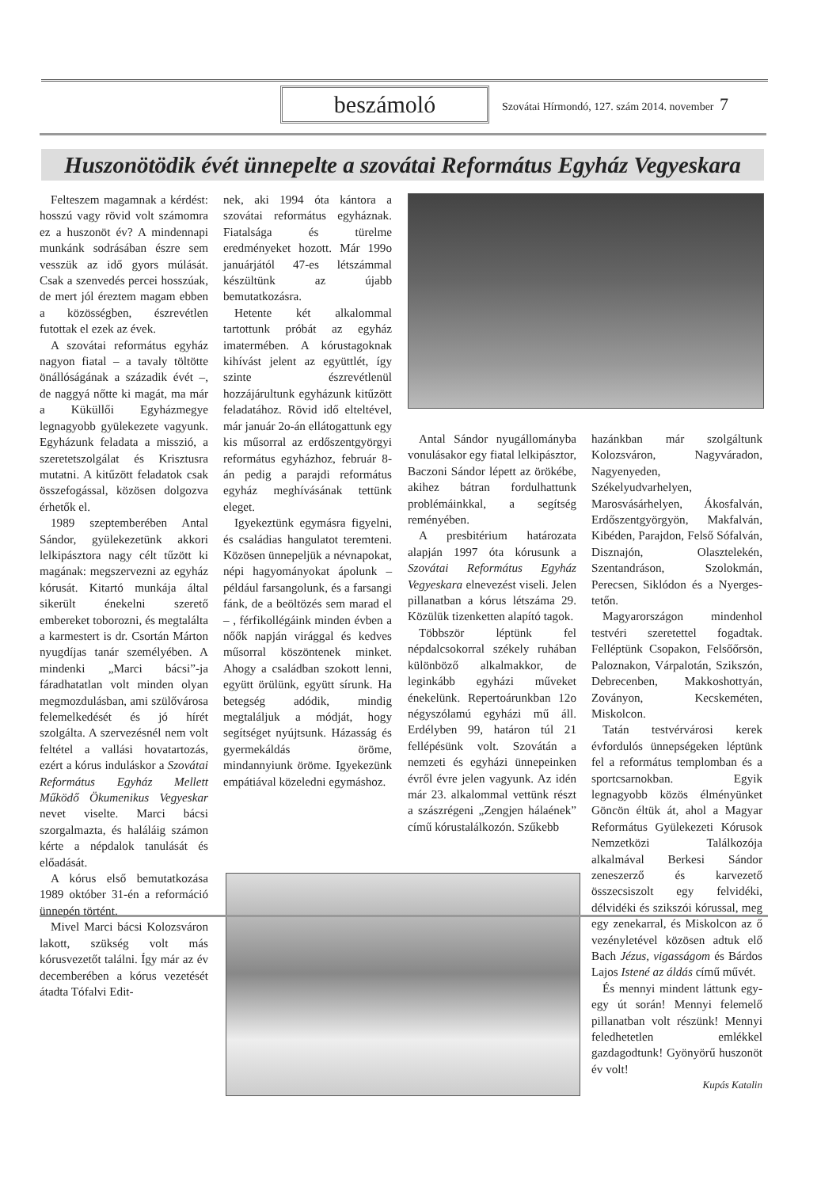beszámoló
Szovátai Hírmondó, 127. szám 2014. november 7
Huszonötödik évét ünnepelte a szovátai Református Egyház Vegyeskara
Felteszem magamnak a kérdést: hosszú vagy rövid volt számomra ez a huszonöt év? A mindennapi munkánk sodrásában észre sem vesszük az idő gyors múlását. Csak a szenvedés percei hosszúak, de mert jól éreztem magam ebben a közösségben, észrevétlen futottak el ezek az évek.
A szovátai református egyház nagyon fiatal – a tavaly töltötte önállóságának a századik évét –, de naggyá nőtte ki magát, ma már a Küküllői Egyházmegye legnagyobb gyülekezete vagyunk. Egyházunk feladata a misszió, a szeretetszolgálat és Krisztusra mutatni. A kitűzött feladatok csak összefogással, közösen dolgozva érhetők el.
1989 szeptemberében Antal Sándor, gyülekezetünk akkori lelkipásztora nagy célt tűzött ki magának: megszervezni az egyház kórusát. Kitartó munkája által sikerült énekelni szerető embereket toborozni, és megtalálta a karmestert is dr. Csortán Márton nyugdíjas tanár személyében. A mindenki „Marci bácsi”-ja fáradhatatlan volt minden olyan megmozdulásban, ami szülővárosa felemelkedését és jó hírét szolgálta. A szervezésnél nem volt feltétel a vallási hovatartozás, ezért a kórus induláskor a Szovátai Református Egyház Mellett Működő Ökumenikus Vegyeskar nevet viselte. Marci bácsi szorgalmazta, és haláláig számon kérte a népdalok tanulását és előadását.
A kórus első bemutatkozása 1989 október 31-én a reformáció ünnepén történt.
Mivel Marci bácsi Kolozsváron lakott, szükség volt más kórusvezetőt találni. Így már az év decemberében a kórus vezetését átadta Tófalvi Edit-
nek, aki 1994 óta kántora a szovátai református egyháznak. Fiatalsága és türelme eredményeket hozott. Már 199o januárjától 47-es létszámmal készültünk az újabb bemutatkozásra.
Hetente két alkalommal tartottunk próbát az egyház imatermében. A kórustagoknak kihívást jelent az együttlét, így szinte észrevétlenül hozzájárultunk egyházunk kitűzött feladatához. Rövid idő elteltével, már január 2o-án ellátogattunk egy kis műsorral az erdőszentgyörgyi református egyházhoz, február 8-án pedig a parajdi református egyház meghívásának tettünk eleget.
Igyekeztünk egymásra figyelni, és családias hangulatot teremteni. Közösen ünnepeljük a névnapokat, népi hagyományokat ápolunk – például farsangolunk, és a farsangi fánk, de a beöltözés sem marad el – , férfikollégáink minden évben a nőők napján virággal és kedves műsorral köszöntenek minket. Ahogy a családban szokott lenni, együtt örülünk, együtt sírunk. Ha betegség adódik, mindig megtaláljuk a módját, hogy segítséget nyújtsunk. Házasság és gyermekáldás öröme, mindannyiunk öröme. Igyekezünk empátiával közeledni egymáshoz.
Antal Sándor nyugállományba vonulásakor egy fiatal lelkipásztor, Baczoni Sándor lépett az örökébe, akihez bátran fordulhattunk problémáinkkal, a segítség reményében.
A presbitérium határozata alapján 1997 óta kórusunk a Szovátai Református Egyház Vegyeskara elnevezést viseli. Jelen pillanatban a kórus létszáma 29. Közülük tizenketten alapító tagok.
Többször léptünk fel népdalcsokorral székely ruhában különböző alkalmakkor, de leginkább egyházi műveket énekelünk. Repertoárunkban 12o négyszólamú egyházi mű áll. Erdélyben 99, határon túl 21 fellépésünk volt. Szovátán a nemzeti és egyházi ünnepeinken évről évre jelen vagyunk. Az idén már 23. alkalommal vettünk részt a szászrégeni „Zengjen hálaének” című kórustalálkozón. Szűkebb
hazánkban már szolgáltunk Kolozsváron, Nagyváradon, Nagyenyeden, Székelyudvarhelyen, Marosvásárhelyen, Ákosfalván, Erdőszentgyörgyön, Makfalván, Kibéden, Parajdon, Felső Sófalván, Disznajón, Olasztelekén, Szentandráson, Szolokmán, Perecsen, Siklódon és a Nyerges-tetőn.
Magyarországon mindenhol testvéri szeretettel fogadtak. Felléptünk Csopakon, Felsőőrsön, Paloznakon, Várpalotán, Szikszón, Debrecenben, Makkoshottyán, Zoványon, Kecskeméten, Miskolcon.
Tatán testvérvárosi kerek évfordulós ünnepségeken léptünk fel a református templomban és a sportcsarnokban. Egyik legnagyobb közös élményünket Göncön éltük át, ahol a Magyar Református Gyülekezeti Kórusok Nemzetközi Találkozója alkalmával Berkesi Sándor zeneszerző és karvezető összecsiszolt egy felvidéki, délvidéki és szikszói kórussal, meg egy zenekarral, és Miskolcon az ő vezényletével közösen adtuk elő Bach Jézus, vigasságom és Bárdos Lajos Istené az áldás című művét.
És mennyi mindent láttunk egy-egy út során! Mennyi felemelő pillanatban volt részünk! Mennyi feledhetetlen emlékkel gazdagodtunk! Gyönyörű huszonöt év volt!
Kupás Katalin